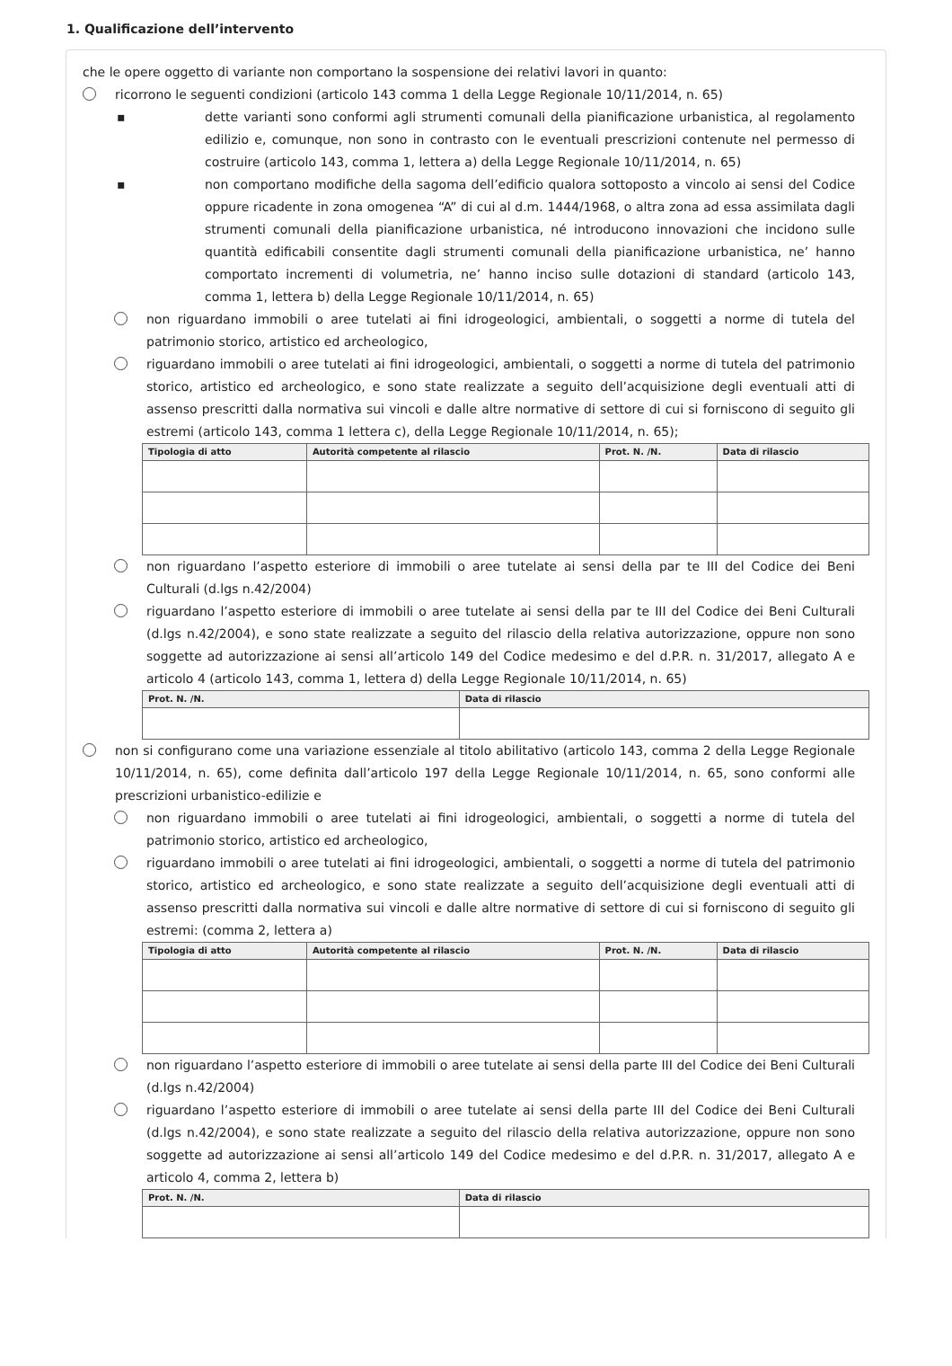1. Qualificazione dell’intervento
che le opere oggetto di variante non comportano la sospensione dei relativi lavori in quanto:
ricorrono le seguenti condizioni (articolo 143 comma 1 della Legge Regionale 10/11/2014, n. 65)
▪ dette varianti sono conformi agli strumenti comunali della pianificazione urbanistica, al regolamento edilizio e, comunque, non sono in contrasto con le eventuali prescrizioni contenute nel permesso di costruire (articolo 143, comma 1, lettera a) della Legge Regionale 10/11/2014, n. 65)
▪ non comportano modifiche della sagoma dell’edificio qualora sottoposto a vincolo ai sensi del Codice oppure ricadente in zona omogenea “A” di cui al d.m. 1444/1968, o altra zona ad essa assimilata dagli strumenti comunali della pianificazione urbanistica, né introducono innovazioni che incidono sulle quantità edificabili consentite dagli strumenti comunali della pianificazione urbanistica, ne’ hanno comportato incrementi di volumetria, ne’ hanno inciso sulle dotazioni di standard (articolo 143, comma 1, lettera b) della Legge Regionale 10/11/2014, n. 65)
non riguardano immobili o aree tutelati ai fini idrogeologici, ambientali, o soggetti a norme di tutela del patrimonio storico, artistico ed archeologico,
riguardano immobili o aree tutelati ai fini idrogeologici, ambientali, o soggetti a norme di tutela del patrimonio storico, artistico ed archeologico, e sono state realizzate a seguito dell’acquisizione degli eventuali atti di assenso prescritti dalla normativa sui vincoli e dalle altre normative di settore di cui si forniscono di seguito gli estremi (articolo 143, comma 1 lettera c), della Legge Regionale 10/11/2014, n. 65);
| Tipologia di atto | Autorità competente al rilascio | Prot. N. /N. | Data di rilascio |
| --- | --- | --- | --- |
non riguardano l’aspetto esteriore di immobili o aree tutelate ai sensi della par te III del Codice dei Beni Culturali (d.lgs n.42/2004)
riguardano l’aspetto esteriore di immobili o aree tutelate ai sensi della par te III del Codice dei Beni Culturali (d.lgs n.42/2004), e sono state realizzate a seguito del rilascio della relativa autorizzazione, oppure non sono soggette ad autorizzazione ai sensi all’articolo 149 del Codice medesimo e del d.P.R. n. 31/2017, allegato A e articolo 4 (articolo 143, comma 1, lettera d) della Legge Regionale 10/11/2014, n. 65)
| Prot. N. /N. | Data di rilascio |
| --- | --- |
non si configurano come una variazione essenziale al titolo abilitativo (articolo 143, comma 2 della Legge Regionale 10/11/2014, n. 65), come definita dall’articolo 197 della Legge Regionale 10/11/2014, n. 65, sono conformi alle prescrizioni urbanistico-edilizie e
non riguardano immobili o aree tutelati ai fini idrogeologici, ambientali, o soggetti a norme di tutela del patrimonio storico, artistico ed archeologico,
riguardano immobili o aree tutelati ai fini idrogeologici, ambientali, o soggetti a norme di tutela del patrimonio storico, artistico ed archeologico, e sono state realizzate a seguito dell’acquisizione degli eventuali atti di assenso prescritti dalla normativa sui vincoli e dalle altre normative di settore di cui si forniscono di seguito gli estremi: (comma 2, lettera a)
| Tipologia di atto | Autorità competente al rilascio | Prot. N. /N. | Data di rilascio |
| --- | --- | --- | --- |
non riguardano l’aspetto esteriore di immobili o aree tutelate ai sensi della parte III del Codice dei Beni Culturali (d.lgs n.42/2004)
riguardano l’aspetto esteriore di immobili o aree tutelate ai sensi della parte III del Codice dei Beni Culturali (d.lgs n.42/2004), e sono state realizzate a seguito del rilascio della relativa autorizzazione, oppure non sono soggette ad autorizzazione ai sensi all’articolo 149 del Codice medesimo e del d.P.R. n. 31/2017, allegato A e articolo 4, comma 2, lettera b)
| Prot. N. /N. | Data di rilascio |
| --- | --- |